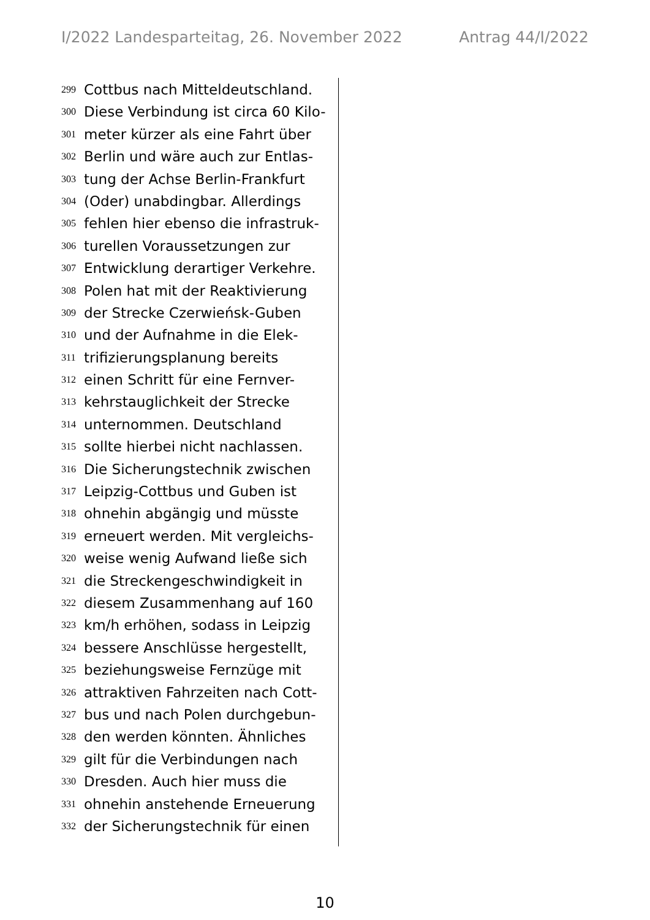I/2022 Landesparteitag, 26. November 2022 Antrag 44/I/2022
299 Cottbus nach Mitteldeutschland.
300 Diese Verbindung ist circa 60 Kilo-
301 meter kürzer als eine Fahrt über
302 Berlin und wäre auch zur Entlas-
303 tung der Achse Berlin-Frankfurt
304 (Oder) unabdingbar. Allerdings
305 fehlen hier ebenso die infrastruk-
306 turellen Voraussetzungen zur
307 Entwicklung derartiger Verkehre.
308 Polen hat mit der Reaktivierung
309 der Strecke Czerwieńsk-Guben
310 und der Aufnahme in die Elek-
311 trifizierungsplanung bereits
312 einen Schritt für eine Fernver-
313 kehrstauglichkeit der Strecke
314 unternommen. Deutschland
315 sollte hierbei nicht nachlassen.
316 Die Sicherungstechnik zwischen
317 Leipzig-Cottbus und Guben ist
318 ohnehin abgängig und müsste
319 erneuert werden. Mit vergleichs-
320 weise wenig Aufwand ließe sich
321 die Streckengeschwindigkeit in
322 diesem Zusammenhang auf 160
323 km/h erhöhen, sodass in Leipzig
324 bessere Anschlüsse hergestellt,
325 beziehungsweise Fernzüge mit
326 attraktiven Fahrzeiten nach Cott-
327 bus und nach Polen durchgebun-
328 den werden könnten. Ähnliches
329 gilt für die Verbindungen nach
330 Dresden. Auch hier muss die
331 ohnehin anstehende Erneuerung
332 der Sicherungstechnik für einen
10